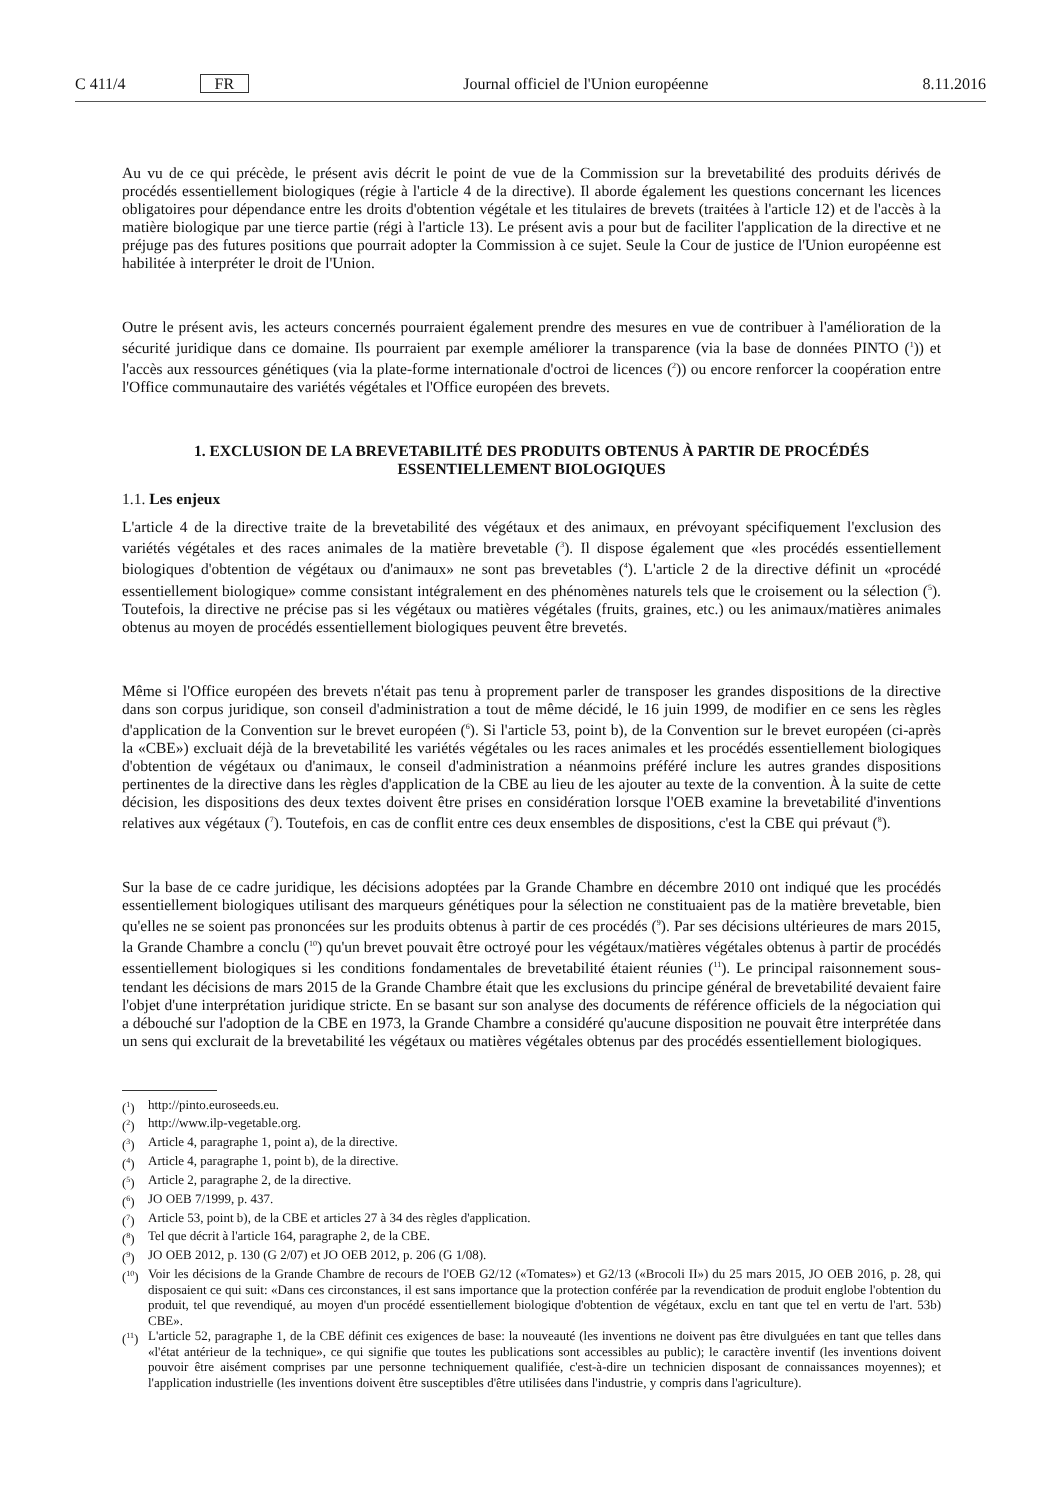C 411/4 FR Journal officiel de l'Union européenne 8.11.2016
Au vu de ce qui précède, le présent avis décrit le point de vue de la Commission sur la brevetabilité des produits dérivés de procédés essentiellement biologiques (régie à l'article 4 de la directive). Il aborde également les questions concernant les licences obligatoires pour dépendance entre les droits d'obtention végétale et les titulaires de brevets (traitées à l'article 12) et de l'accès à la matière biologique par une tierce partie (régi à l'article 13). Le présent avis a pour but de faciliter l'application de la directive et ne préjuge pas des futures positions que pourrait adopter la Commission à ce sujet. Seule la Cour de justice de l'Union européenne est habilitée à interpréter le droit de l'Union.
Outre le présent avis, les acteurs concernés pourraient également prendre des mesures en vue de contribuer à l'amélioration de la sécurité juridique dans ce domaine. Ils pourraient par exemple améliorer la transparence (via la base de données PINTO (<sup>1</sup>)) et l'accès aux ressources génétiques (via la plate-forme internationale d'octroi de licences (<sup>2</sup>)) ou encore renforcer la coopération entre l'Office communautaire des variétés végétales et l'Office européen des brevets.
1. EXCLUSION DE LA BREVETABILITÉ DES PRODUITS OBTENUS À PARTIR DE PROCÉDÉS ESSENTIELLEMENT BIOLOGIQUES
1.1. Les enjeux
L'article 4 de la directive traite de la brevetabilité des végétaux et des animaux, en prévoyant spécifiquement l'exclusion des variétés végétales et des races animales de la matière brevetable (<sup>3</sup>). Il dispose également que «les procédés essentiellement biologiques d'obtention de végétaux ou d'animaux» ne sont pas brevetables (<sup>4</sup>). L'article 2 de la directive définit un «procédé essentiellement biologique» comme consistant intégralement en des phénomènes naturels tels que le croisement ou la sélection (<sup>5</sup>). Toutefois, la directive ne précise pas si les végétaux ou matières végétales (fruits, graines, etc.) ou les animaux/matières animales obtenus au moyen de procédés essentiellement biologiques peuvent être brevetés.
Même si l'Office européen des brevets n'était pas tenu à proprement parler de transposer les grandes dispositions de la directive dans son corpus juridique, son conseil d'administration a tout de même décidé, le 16 juin 1999, de modifier en ce sens les règles d'application de la Convention sur le brevet européen (<sup>6</sup>). Si l'article 53, point b), de la Convention sur le brevet européen (ci-après la «CBE») excluait déjà de la brevetabilité les variétés végétales ou les races animales et les procédés essentiellement biologiques d'obtention de végétaux ou d'animaux, le conseil d'administration a néanmoins préféré inclure les autres grandes dispositions pertinentes de la directive dans les règles d'application de la CBE au lieu de les ajouter au texte de la convention. À la suite de cette décision, les dispositions des deux textes doivent être prises en considération lorsque l'OEB examine la brevetabilité d'inventions relatives aux végétaux (<sup>7</sup>). Toutefois, en cas de conflit entre ces deux ensembles de dispositions, c'est la CBE qui prévaut (<sup>8</sup>).
Sur la base de ce cadre juridique, les décisions adoptées par la Grande Chambre en décembre 2010 ont indiqué que les procédés essentiellement biologiques utilisant des marqueurs génétiques pour la sélection ne constituaient pas de la matière brevetable, bien qu'elles ne se soient pas prononcées sur les produits obtenus à partir de ces procédés (<sup>9</sup>). Par ses décisions ultérieures de mars 2015, la Grande Chambre a conclu (<sup>10</sup>) qu'un brevet pouvait être octroyé pour les végétaux/matières végétales obtenus à partir de procédés essentiellement biologiques si les conditions fondamentales de brevetabilité étaient réunies (<sup>11</sup>). Le principal raisonnement sous-tendant les décisions de mars 2015 de la Grande Chambre était que les exclusions du principe général de brevetabilité devaient faire l'objet d'une interprétation juridique stricte. En se basant sur son analyse des documents de référence officiels de la négociation qui a débouché sur l'adoption de la CBE en 1973, la Grande Chambre a considéré qu'aucune disposition ne pouvait être interprétée dans un sens qui exclurait de la brevetabilité les végétaux ou matières végétales obtenus par des procédés essentiellement biologiques.
(<sup>1</sup>) http://pinto.euroseeds.eu.
(<sup>2</sup>) http://www.ilp-vegetable.org.
(<sup>3</sup>) Article 4, paragraphe 1, point a), de la directive.
(<sup>4</sup>) Article 4, paragraphe 1, point b), de la directive.
(<sup>5</sup>) Article 2, paragraphe 2, de la directive.
(<sup>6</sup>) JO OEB 7/1999, p. 437.
(<sup>7</sup>) Article 53, point b), de la CBE et articles 27 à 34 des règles d'application.
(<sup>8</sup>) Tel que décrit à l'article 164, paragraphe 2, de la CBE.
(<sup>9</sup>) JO OEB 2012, p. 130 (G 2/07) et JO OEB 2012, p. 206 (G 1/08).
(<sup>10</sup>) Voir les décisions de la Grande Chambre de recours de l'OEB G2/12 («Tomates») et G2/13 («Brocoli II») du 25 mars 2015, JO OEB 2016, p. 28, qui disposaient ce qui suit: «Dans ces circonstances, il est sans importance que la protection conférée par la revendication de produit englobe l'obtention du produit, tel que revendiqué, au moyen d'un procédé essentiellement biologique d'obtention de végétaux, exclu en tant que tel en vertu de l'art. 53b) CBE».
(<sup>11</sup>) L'article 52, paragraphe 1, de la CBE définit ces exigences de base: la nouveauté (les inventions ne doivent pas être divulguées en tant que telles dans «l'état antérieur de la technique», ce qui signifie que toutes les publications sont accessibles au public); le caractère inventif (les inventions doivent pouvoir être aisément comprises par une personne techniquement qualifiée, c'est-à-dire un technicien disposant de connaissances moyennes); et l'application industrielle (les inventions doivent être susceptibles d'être utilisées dans l'industrie, y compris dans l'agriculture).